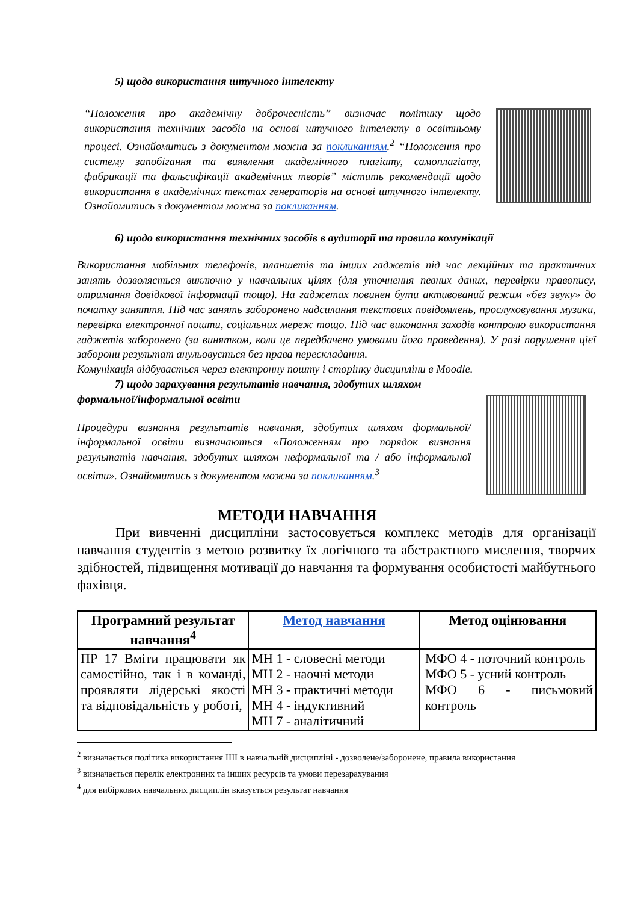5) щодо використання штучного інтелекту
“Положення про академічну доброчесність” визначає політику щодо використання технічних засобів на основі штучного інтелекту в освітньому процесі. Ознайомитись з документом можна за покликанням.<sup>2</sup> “Положення про систему запобігання та виявлення академічного плагіату, самоплагіату, фабрикації та фальсифікації академічних творів” містить рекомендації щодо використання в академічних текстах генераторів на основі штучного інтелекту. Ознайомитись з документом можна за покликанням.
6) щодо використання технічних засобів в аудиторії та правила комунікації
Використання мобільних телефонів, планшетів та інших гаджетів під час лекційних та практичних занять дозволяється виключно у навчальних цілях (для уточнення певних даних, перевірки правопису, отримання довідкової інформації тощо). На гаджетах повинен бути активований режим «без звуку» до початку заняття. Під час занять заборонено надсилання текстових повідомлень, прослуховування музики, перевірка електронної пошти, соціальних мереж тощо. Під час виконання заходів контролю використання гаджетів заборонено (за винятком, коли це передбачено умовами його проведення). У разі порушення цієї заборони результат анульовується без права перескладання.
Комунікація відбувається через електронну пошту і сторінку дисципліни в Moodle.
7) щодо зарахування результатів навчання, здобутих шляхом формальної/інформальної освіти
Процедури визнання результатів навчання, здобутих шляхом формальної/інформальної освіти визначаються «Положенням про порядок визнання результатів навчання, здобутих шляхом неформальної та / або інформальної освіти». Ознайомитись з документом можна за покликанням.<sup>3</sup>
МЕТОДИ НАВЧАННЯ
При вивченні дисципліни застосовується комплекс методів для організації навчання студентів з метою розвитку їх логічного та абстрактного мислення, творчих здібностей, підвищення мотивації до навчання та формування особистості майбутнього фахівця.
| Програмний результат навчання<sup>4</sup> | Метод навчання | Метод оцінювання |
| --- | --- | --- |
| ПР 17 Вміти працювати як самостійно, так і в команді, проявляти лідерські якості та відповідальність у роботі, | МН 1 - словесні методи МН 2 - наочні методи МН 3 - практичні методи МН 4 - індуктивний МН 7 - аналітичний | МФО 4 - поточний контроль МФО 5 - усний контроль МФО 6 - письмовий контроль |
<sup>2</sup> визначається політика використання ШІ в навчальній дисципліні - дозволене/заборонене, правила використання
<sup>3</sup> визначається перелік електронних та інших ресурсів та умови перезарахування
<sup>4</sup> для вибіркових навчальних дисциплін вказується результат навчання